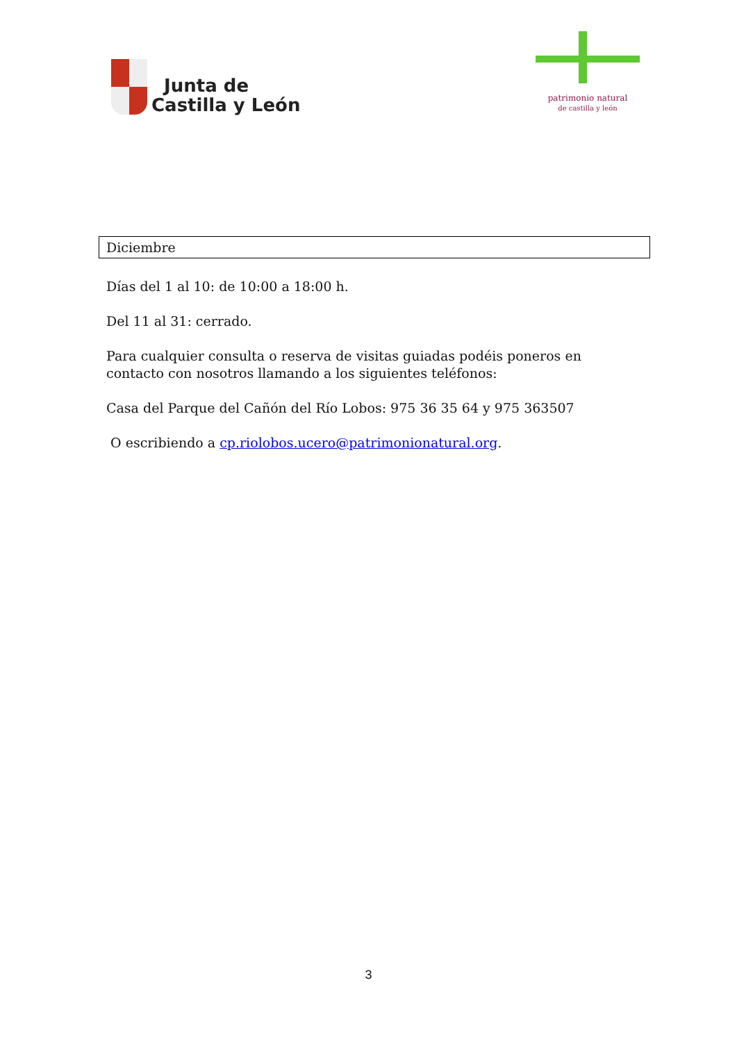Junta de
Castilla y León
patrimonio natural
de castilla y león
Diciembre
Días del 1 al 10: de 10:00 a 18:00 h.
Del 11 al 31: cerrado.
Para cualquier consulta o reserva de visitas guiadas podéis poneros en contacto con nosotros llamando a los siguientes teléfonos:
Casa del Parque del Cañón del Río Lobos: 975 36 35 64 y 975 363507
O escribiendo a cp.riolobos.ucero@patrimonionatural.org.
3